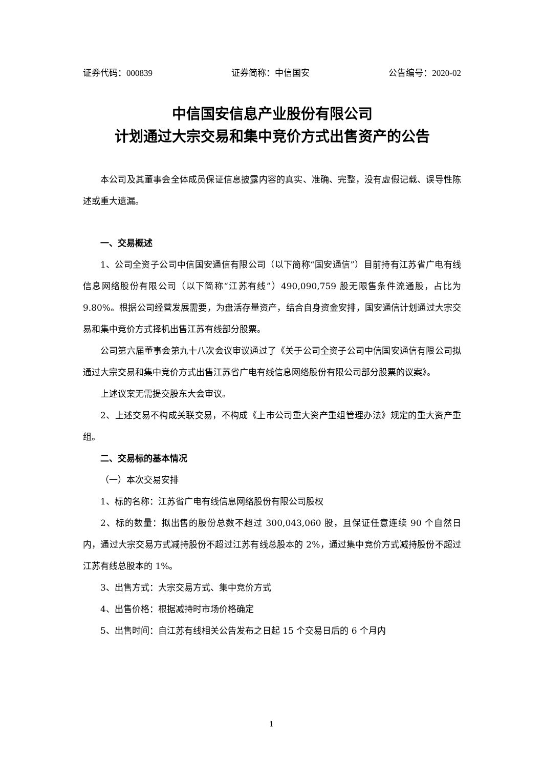证券代码：000839 证券简称：中信国安 公告编号：2020-02
中信国安信息产业股份有限公司
计划通过大宗交易和集中竞价方式出售资产的公告
本公司及其董事会全体成员保证信息披露内容的真实、准确、完整，没有虚假记载、误导性陈述或重大遗漏。
一、交易概述
1、公司全资子公司中信国安通信有限公司（以下简称“国安通信”）目前持有江苏省广电有线信息网络股份有限公司（以下简称“江苏有线”）490,090,759 股无限售条件流通股，占比为 9.80%。根据公司经营发展需要，为盘活存量资产，结合自身资金安排，国安通信计划通过大宗交易和集中竞价方式择机出售江苏有线部分股票。
公司第六届董事会第九十八次会议审议通过了《关于公司全资子公司中信国安通信有限公司拟通过大宗交易和集中竞价方式出售江苏省广电有线信息网络股份有限公司部分股票的议案》。
上述议案无需提交股东大会审议。
2、上述交易不构成关联交易，不构成《上市公司重大资产重组管理办法》规定的重大资产重组。
二、交易标的基本情况
（一）本次交易安排
1、标的名称：江苏省广电有线信息网络股份有限公司股权
2、标的数量：拟出售的股份总数不超过 300,043,060 股，且保证任意连续 90 个自然日内，通过大宗交易方式减持股份不超过江苏有线总股本的 2%，通过集中竞价方式减持股份不超过江苏有线总股本的 1%。
3、出售方式：大宗交易方式、集中竞价方式
4、出售价格：根据减持时市场价格确定
5、出售时间：自江苏有线相关公告发布之日起 15 个交易日后的 6 个月内
1